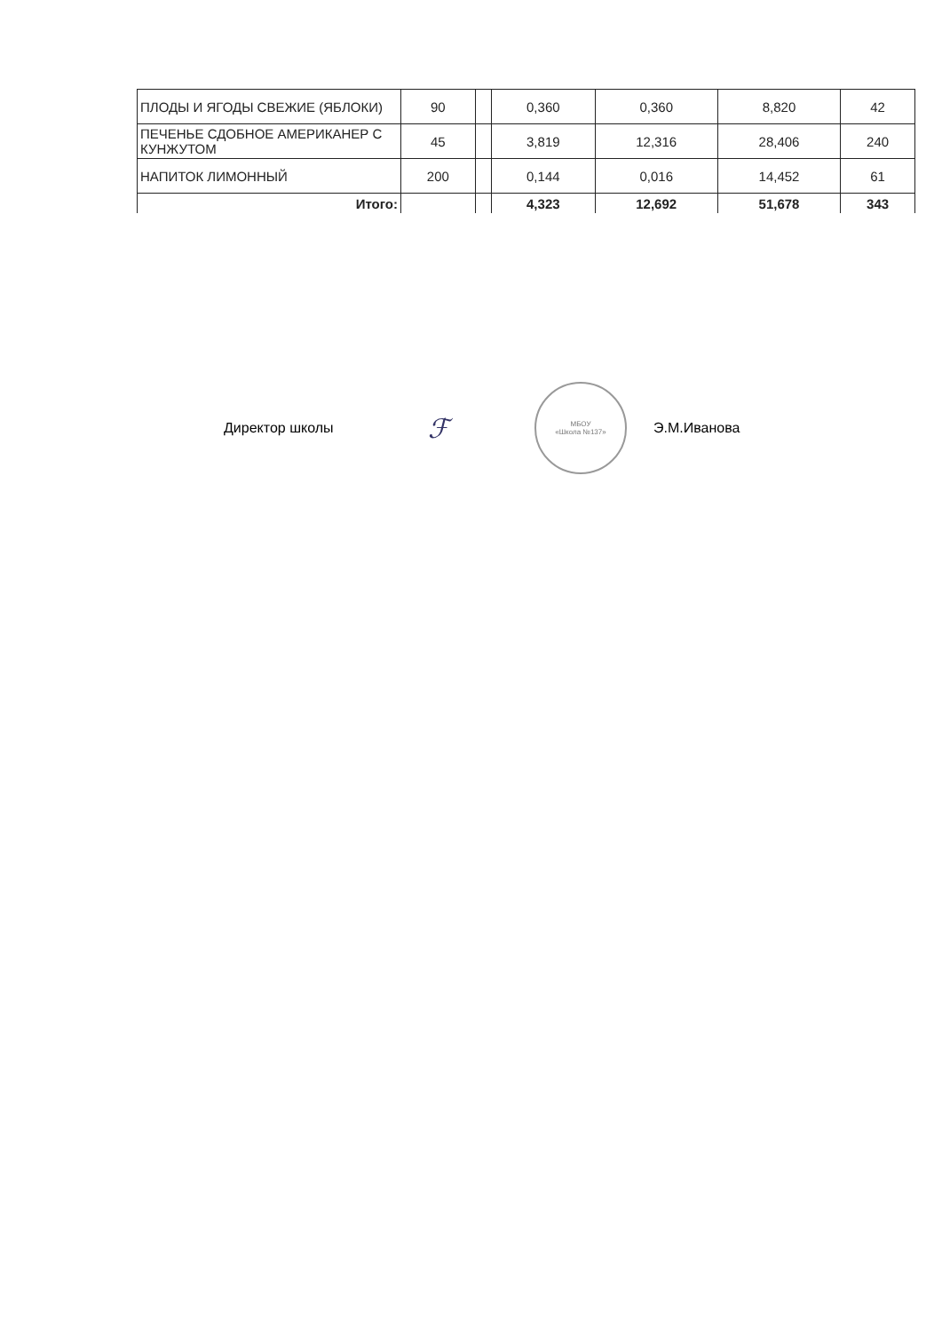| ПЛОДЫ И ЯГОДЫ СВЕЖИЕ (ЯБЛОКИ) | 90 | | 0,360 | 0,360 | 8,820 | 42 |
| ПЕЧЕНЬЕ СДОБНОЕ АМЕРИКАНЕР С КУНЖУТОМ | 45 | | 3,819 | 12,316 | 28,406 | 240 |
| НАПИТОК ЛИМОННЫЙ | 200 | | 0,144 | 0,016 | 14,452 | 61 |
| Итого: | | | 4,323 | 12,692 | 51,678 | 343 |
Директор школы ℱ
МБОУ
«Школа №137»
Э.М.Иванова